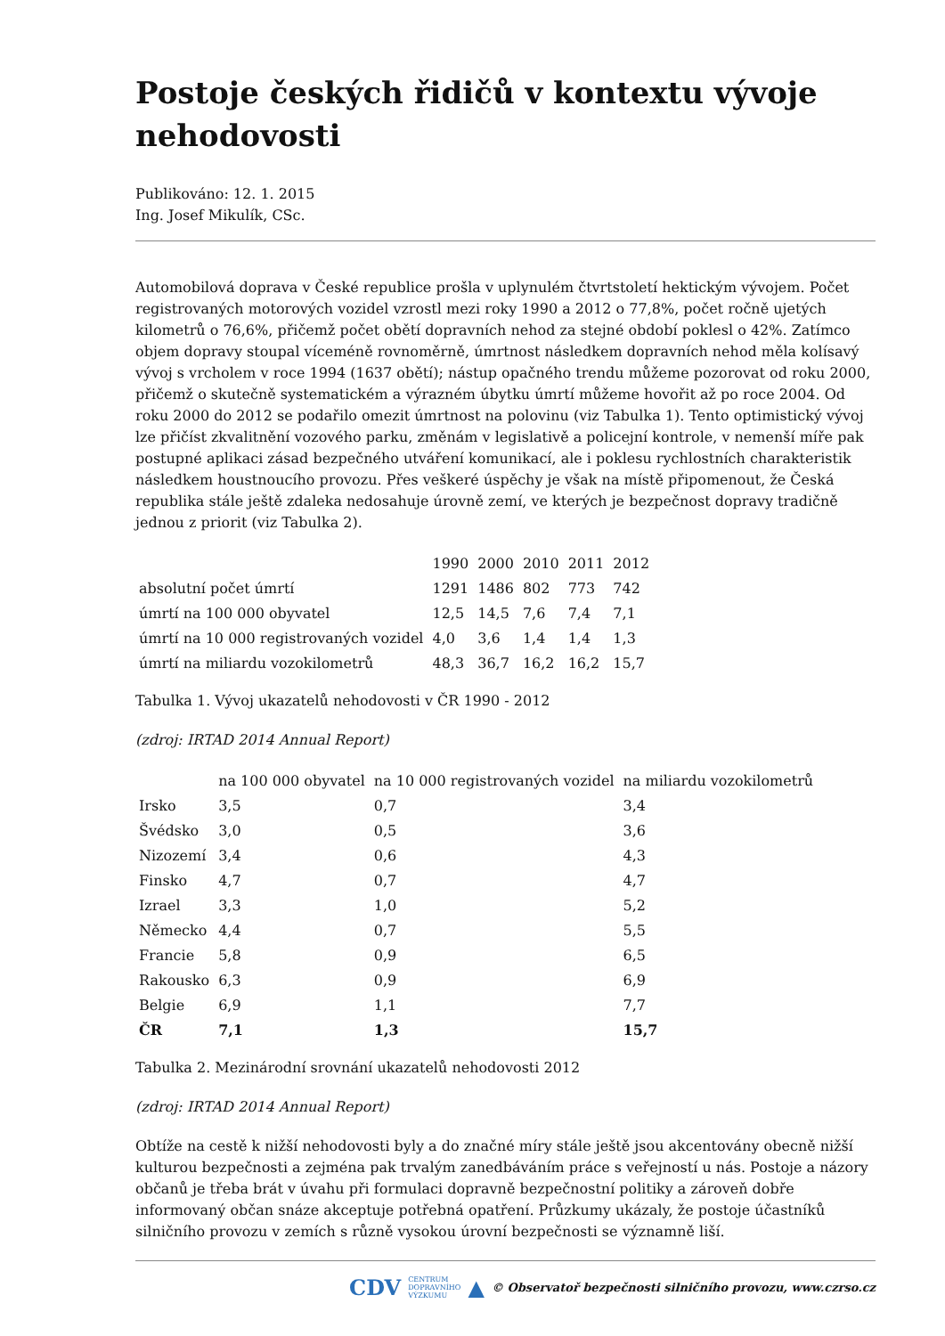Postoje českých řidičů v kontextu vývoje nehodovosti
Publikováno: 12. 1. 2015
Ing. Josef Mikulík, CSc.
Automobilová doprava v České republice prošla v uplynulém čtvrtstoletí hektickým vývojem. Počet registrovaných motorových vozidel vzrostl mezi roky 1990 a 2012 o 77,8%, počet ročně ujetých kilometrů o 76,6%, přičemž počet obětí dopravních nehod za stejné období poklesl o 42%. Zatímco objem dopravy stoupal víceméně rovnoměrně, úmrtnost následkem dopravních nehod měla kolísavý vývoj s vrcholem v roce 1994 (1637 obětí); nástup opačného trendu můžeme pozorovat od roku 2000, přičemž o skutečně systematickém a výrazném úbytku úmrtí můžeme hovořit až po roce 2004. Od roku 2000 do 2012 se podařilo omezit úmrtnost na polovinu (viz Tabulka 1). Tento optimistický vývoj lze přičíst zkvalitnění vozového parku, změnám v legislativě a policejní kontrole, v nemenší míře pak postupné aplikaci zásad bezpečného utváření komunikací, ale i poklesu rychlostních charakteristik následkem houstnoucího provozu. Přes veškeré úspěchy je však na místě připomenout, že Česká republika stále ještě zdaleka nedosahuje úrovně zemí, ve kterých je bezpečnost dopravy tradičně jednou z priorit (viz Tabulka 2).
| | 1990 | 2000 | 2010 | 2011 | 2012 |
| --- | --- | --- | --- | --- | --- |
| absolutní počet úmrtí | 1291 | 1486 | 802 | 773 | 742 |
| úmrtí na 100 000 obyvatel | 12,5 | 14,5 | 7,6 | 7,4 | 7,1 |
| úmrtí na 10 000 registrovaných vozidel | 4,0 | 3,6 | 1,4 | 1,4 | 1,3 |
| úmrtí na miliardu vozokilometrů | 48,3 | 36,7 | 16,2 | 16,2 | 15,7 |
Tabulka 1. Vývoj ukazatelů nehodovosti v ČR 1990 - 2012
(zdroj: IRTAD 2014 Annual Report)
| | na 100 000 obyvatel | na 10 000 registrovaných vozidel | na miliardu vozokilometrů |
| --- | --- | --- | --- |
| Irsko | 3,5 | 0,7 | 3,4 |
| Švédsko | 3,0 | 0,5 | 3,6 |
| Nizozemí | 3,4 | 0,6 | 4,3 |
| Finsko | 4,7 | 0,7 | 4,7 |
| Izrael | 3,3 | 1,0 | 5,2 |
| Německo | 4,4 | 0,7 | 5,5 |
| Francie | 5,8 | 0,9 | 6,5 |
| Rakousko | 6,3 | 0,9 | 6,9 |
| Belgie | 6,9 | 1,1 | 7,7 |
| ČR | 7,1 | 1,3 | 15,7 |
Tabulka 2. Mezinárodní srovnání ukazatelů nehodovosti 2012
(zdroj: IRTAD 2014 Annual Report)
Obtíže na cestě k nižší nehodovosti byly a do značné míry stále ještě jsou akcentovány obecně nižší kulturou bezpečnosti a zejména pak trvalým zanedbáváním práce s veřejností u nás. Postoje a názory občanů je třeba brát v úvahu při formulaci dopravně bezpečnostní politiky a zároveň dobře informovaný občan snáze akceptuje potřebná opatření. Průzkumy ukázaly, že postoje účastníků silničního provozu v zemích s různě vysokou úrovní bezpečnosti se významně liší.
CDV CENTRUM
DOPRAVNÍHO
VÝZKUMU ▲ © Observatoř bezpečnosti silničního provozu, www.czrso.cz